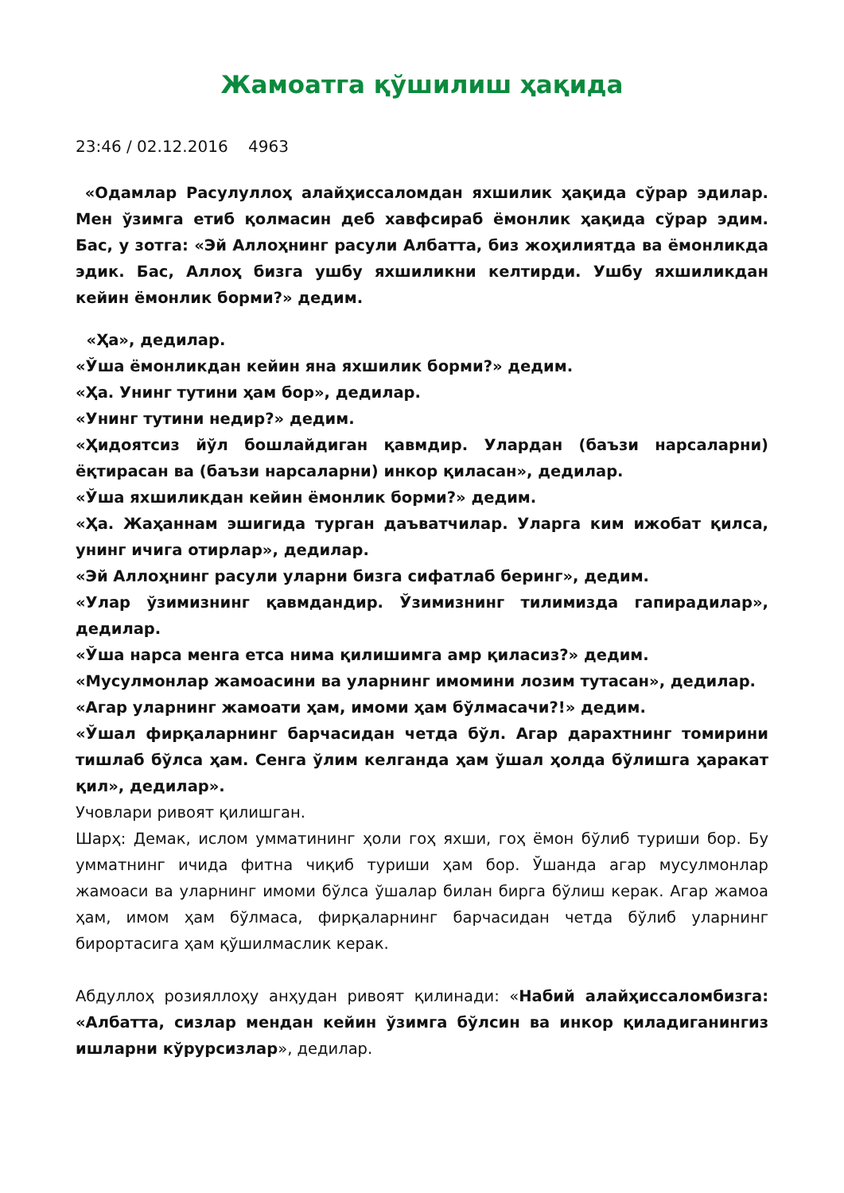Жамоатга қўшилиш ҳақида
23:46 / 02.12.2016 4963
«Одамлар Расулуллоҳ алайҳиссаломдан яхшилик ҳақида сўрар эдилар. Мен ўзимга етиб қолмасин деб хавфсираб ёмонлик ҳақида сўрар эдим. Бас, у зотга: «Эй Аллоҳнинг расули Албатта, биз жоҳилиятда ва ёмонликда эдик. Бас, Аллоҳ бизга ушбу яхшиликни келтирди. Ушбу яхшиликдан кейин ёмонлик борми?» дедим.
«Ҳа», дедилар.
«Ўша ёмонликдан кейин яна яхшилик борми?» дедим.
«Ҳа. Унинг тутини ҳам бор», дедилар.
«Унинг тутини недир?» дедим.
«Ҳидоятсиз йўл бошлайдиган қавмдир. Улардан (баъзи нарсаларни) ёқтирасан ва (баъзи нарсаларни) инкор қиласан», дедилар.
«Ўша яхшиликдан кейин ёмонлик борми?» дедим.
«Ҳа. Жаҳаннам эшигида турган даъватчилар. Уларга ким ижобат қилса, унинг ичига отирлар», дедилар.
«Эй Аллоҳнинг расули уларни бизга сифатлаб беринг», дедим.
«Улар ўзимизнинг қавмдандир. Ўзимизнинг тилимизда гапирадилар», дедилар.
«Ўша нарса менга етса нима қилишимга амр қиласиз?» дедим.
«Мусулмонлар жамоасини ва уларнинг имомини лозим тутасан», дедилар.
«Агар уларнинг жамоати ҳам, имоми ҳам бўлмасачи?!» дедим.
«Ўшал фирқаларнинг барчасидан четда бўл. Агар дарахтнинг томирини тишлаб бўлса ҳам. Сенга ўлим келганда ҳам ўшал ҳолда бўлишга ҳаракат қил», дедилар».
Учовлари ривоят қилишган.
Шарҳ: Демак, ислом умматининг ҳоли гоҳ яхши, гоҳ ёмон бўлиб туриши бор. Бу умматнинг ичида фитна чиқиб туриши ҳам бор. Ўшанда агар мусулмонлар жамоаси ва уларнинг имоми бўлса ўшалар билан бирга бўлиш керак. Агар жамоа ҳам, имом ҳам бўлмаса, фирқаларнинг барчасидан четда бўлиб уларнинг бирортасига ҳам қўшилмаслик керак.
Абдуллоҳ розияллоҳу анҳудан ривоят қилинади: «Набий алайҳиссаломбизга: «Албатта, сизлар мендан кейин ўзимга бўлсин ва инкор қиладиганингиз ишларни кўрурсизлар», дедилар.